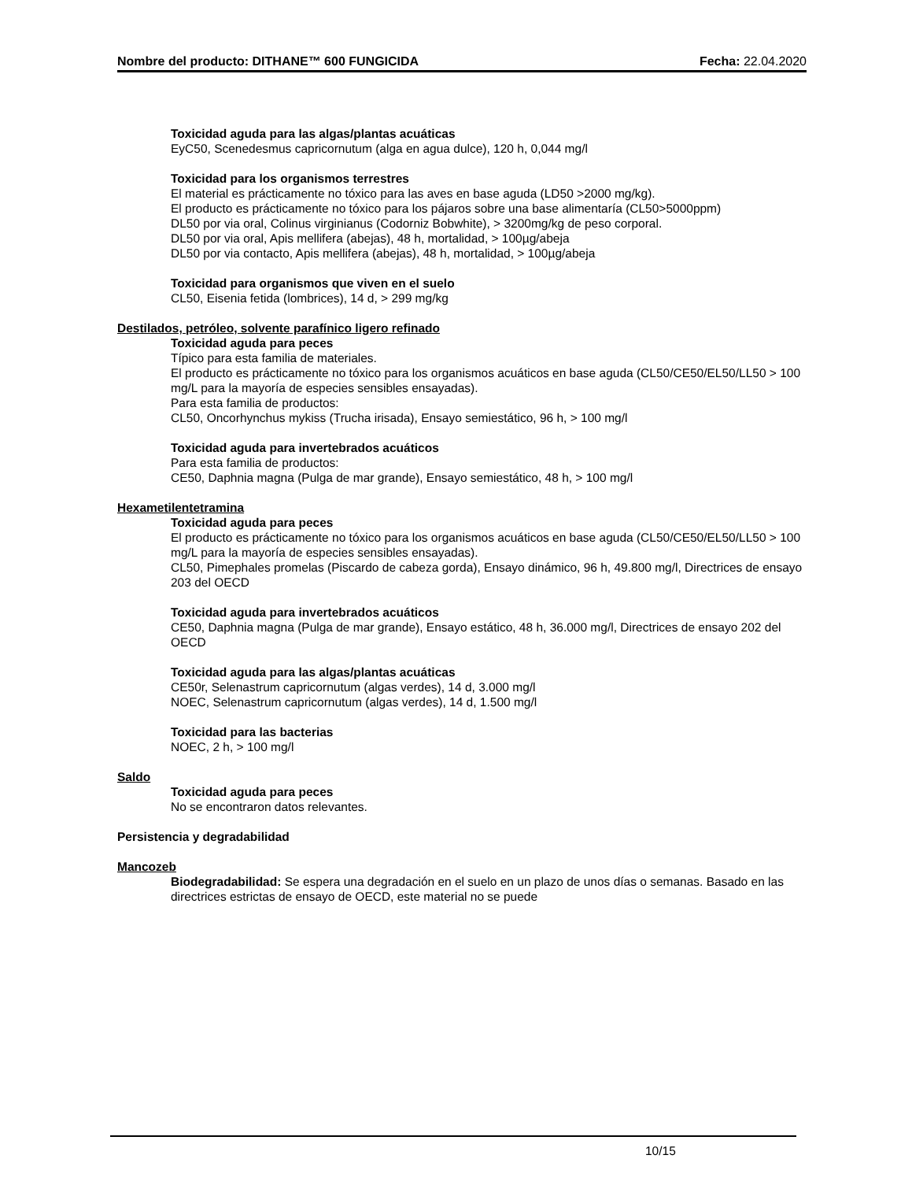Nombre del producto: DITHANE™ 600 FUNGICIDA Fecha: 22.04.2020
Toxicidad aguda para las algas/plantas acuáticas
EyC50, Scenedesmus capricornutum (alga en agua dulce), 120 h, 0,044 mg/l
Toxicidad para los organismos terrestres
El material es prácticamente no tóxico para las aves en base aguda (LD50 >2000 mg/kg).
El producto es prácticamente no tóxico para los pájaros sobre una base alimentaría (CL50>5000ppm)
DL50 por via oral, Colinus virginianus (Codorniz Bobwhite), > 3200mg/kg de peso corporal.
DL50 por via oral, Apis mellifera (abejas), 48 h, mortalidad, > 100µg/abeja
DL50 por via contacto, Apis mellifera (abejas), 48 h, mortalidad, > 100µg/abeja
Toxicidad para organismos que viven en el suelo
CL50, Eisenia fetida (lombrices), 14 d, > 299 mg/kg
Destilados, petróleo, solvente parafínico ligero refinado
Toxicidad aguda para peces
Típico para esta familia de materiales.
El producto es prácticamente no tóxico para los organismos acuáticos en base aguda (CL50/CE50/EL50/LL50 > 100 mg/L para la mayoría de especies sensibles ensayadas).
Para esta familia de productos:
CL50, Oncorhynchus mykiss (Trucha irisada), Ensayo semiestático, 96 h, > 100 mg/l
Toxicidad aguda para invertebrados acuáticos
Para esta familia de productos:
CE50, Daphnia magna (Pulga de mar grande), Ensayo semiestático, 48 h, > 100 mg/l
Hexametilentetramina
Toxicidad aguda para peces
El producto es prácticamente no tóxico para los organismos acuáticos en base aguda (CL50/CE50/EL50/LL50 > 100 mg/L para la mayoría de especies sensibles ensayadas).
CL50, Pimephales promelas (Piscardo de cabeza gorda), Ensayo dinámico, 96 h, 49.800 mg/l, Directrices de ensayo 203 del OECD
Toxicidad aguda para invertebrados acuáticos
CE50, Daphnia magna (Pulga de mar grande), Ensayo estático, 48 h, 36.000 mg/l, Directrices de ensayo 202 del OECD
Toxicidad aguda para las algas/plantas acuáticas
CE50r, Selenastrum capricornutum (algas verdes), 14 d, 3.000 mg/l
NOEC, Selenastrum capricornutum (algas verdes), 14 d, 1.500 mg/l
Toxicidad para las bacterias
NOEC, 2 h, > 100 mg/l
Saldo
Toxicidad aguda para peces
No se encontraron datos relevantes.
Persistencia y degradabilidad
Mancozeb
Biodegradabilidad: Se espera una degradación en el suelo en un plazo de unos días o semanas. Basado en las directrices estrictas de ensayo de OECD, este material no se puede
10/15